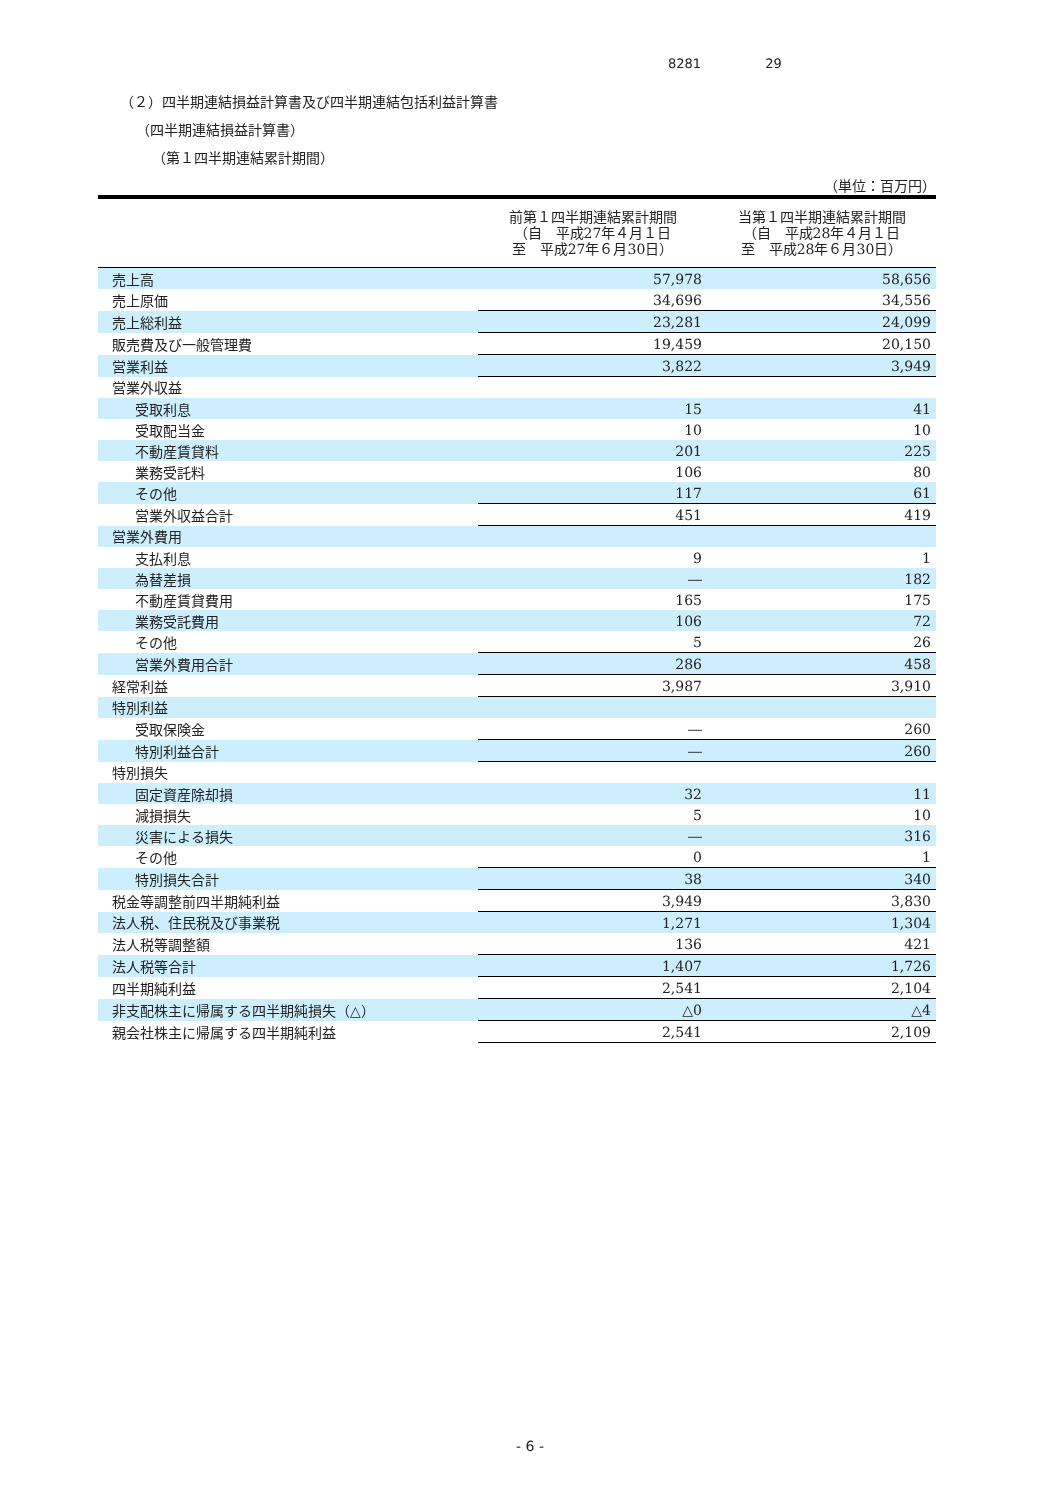8281 29
（２）四半期連結損益計算書及び四半期連結包括利益計算書
（四半期連結損益計算書）
（第１四半期連結累計期間）
（単位：百万円）
| | 前第１四半期連結累計期間 （自 平成27年４月１日 至 平成27年６月30日） | 当第１四半期連結累計期間 （自 平成28年４月１日 至 平成28年６月30日） |
| --- | --- | --- |
| 売上高 | 57,978 | 58,656 |
| 売上原価 | 34,696 | 34,556 |
| 売上総利益 | 23,281 | 24,099 |
| 販売費及び一般管理費 | 19,459 | 20,150 |
| 営業利益 | 3,822 | 3,949 |
| 営業外収益 | | |
| 受取利息 | 15 | 41 |
| 受取配当金 | 10 | 10 |
| 不動産賃貸料 | 201 | 225 |
| 業務受託料 | 106 | 80 |
| その他 | 117 | 61 |
| 営業外収益合計 | 451 | 419 |
| 営業外費用 | | |
| 支払利息 | 9 | 1 |
| 為替差損 | ― | 182 |
| 不動産賃貸費用 | 165 | 175 |
| 業務受託費用 | 106 | 72 |
| その他 | 5 | 26 |
| 営業外費用合計 | 286 | 458 |
| 経常利益 | 3,987 | 3,910 |
| 特別利益 | | |
| 受取保険金 | ― | 260 |
| 特別利益合計 | ― | 260 |
| 特別損失 | | |
| 固定資産除却損 | 32 | 11 |
| 減損損失 | 5 | 10 |
| 災害による損失 | ― | 316 |
| その他 | 0 | 1 |
| 特別損失合計 | 38 | 340 |
| 税金等調整前四半期純利益 | 3,949 | 3,830 |
| 法人税、住民税及び事業税 | 1,271 | 1,304 |
| 法人税等調整額 | 136 | 421 |
| 法人税等合計 | 1,407 | 1,726 |
| 四半期純利益 | 2,541 | 2,104 |
| 非支配株主に帰属する四半期純損失（△） | △0 | △4 |
| 親会社株主に帰属する四半期純利益 | 2,541 | 2,109 |
- 6 -